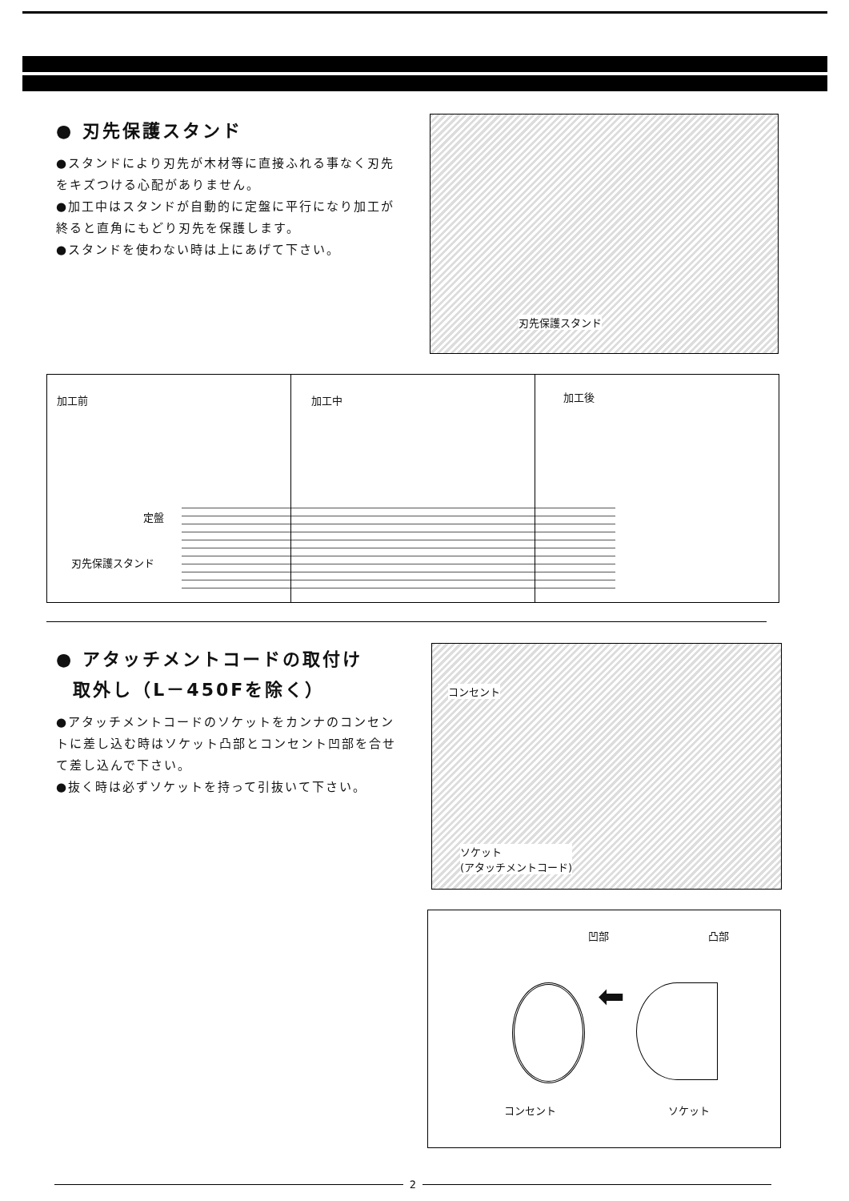● 刃先保護スタンド
●スタンドにより刃先が木材等に直接ふれる事なく刃先をキズつける心配がありません。
●加工中はスタンドが自動的に定盤に平行になり加工が終ると直角にもどり刃先を保護します。
●スタンドを使わない時は上にあげて下さい。
刃先保護スタンド
加工前
定盤
刃先保護スタンド
加工中
加工後
● アタッチメントコードの取付け
取外し（L－450Fを除く）
●アタッチメントコードのソケットをカンナのコンセントに差し込む時はソケット凸部とコンセント凹部を合せて差し込んで下さい。
●抜く時は必ずソケットを持って引抜いて下さい。
コンセント
ソケット
(アタッチメントコード)
凹部 凸部
⬅
コンセント ソケット
2